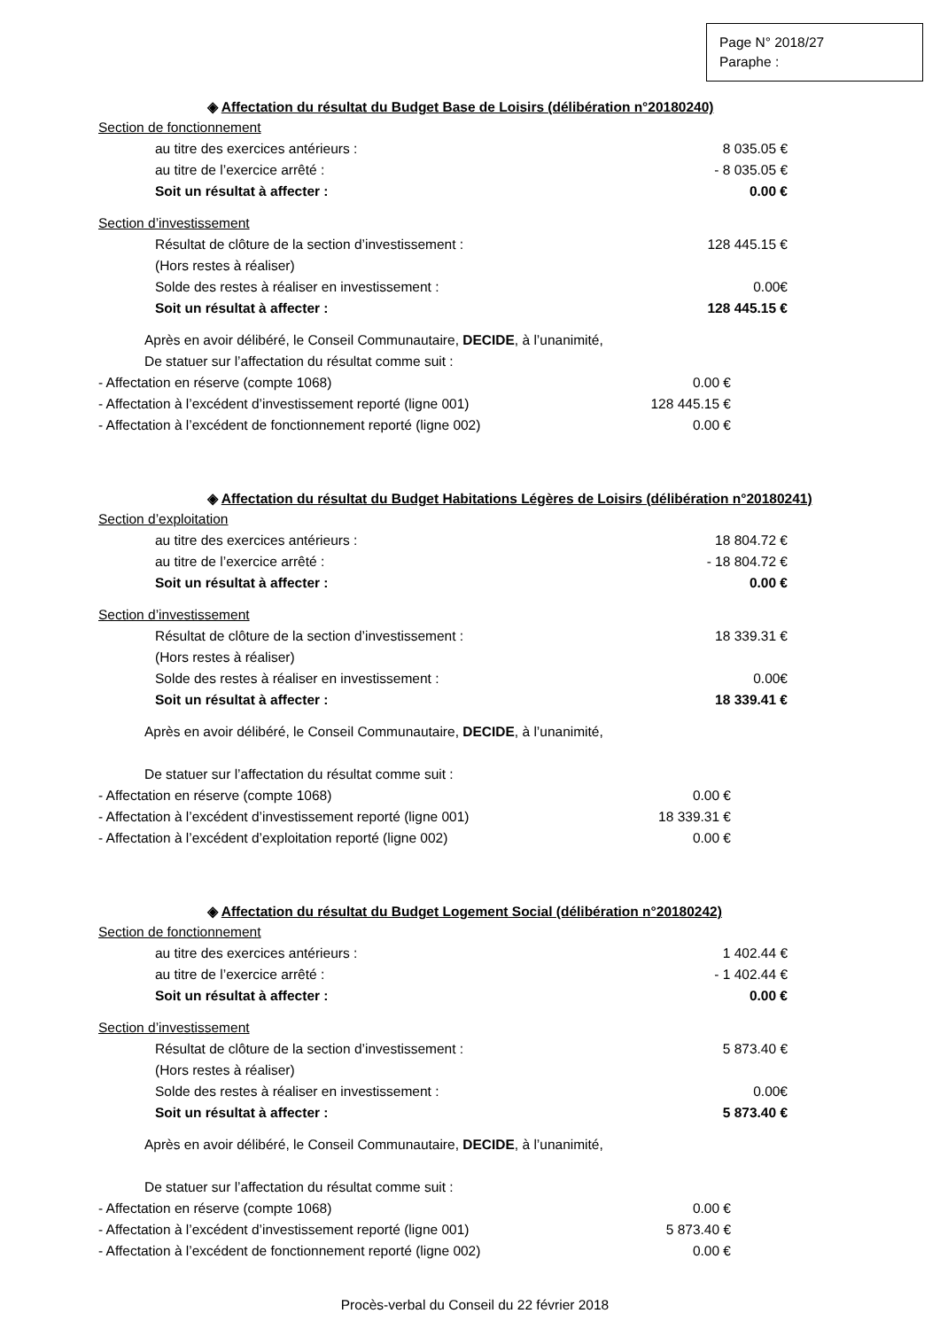Page N° 2018/27
Paraphe :
◈ Affectation du résultat du Budget Base de Loisirs (délibération n°20180240)
Section de fonctionnement
au titre des exercices antérieurs : 8 035.05 €
au titre de l’exercice arrêté : - 8 035.05 €
Soit un résultat à affecter : 0.00 €
Section d’investissement
Résultat de clôture de la section d’investissement : 128 445.15 €
(Hors restes à réaliser)
Solde des restes à réaliser en investissement : 0.00€
Soit un résultat à affecter : 128 445.15 €
Après en avoir délibéré, le Conseil Communautaire, DECIDE, à l’unanimité,
De statuer sur l’affectation du résultat comme suit :
- Affectation en réserve (compte 1068) 0.00 €
- Affectation à l’excédent d’investissement reporté (ligne 001) 128 445.15 €
- Affectation à l’excédent de fonctionnement reporté (ligne 002) 0.00 €
◈ Affectation du résultat du Budget Habitations Légères de Loisirs (délibération n°20180241)
Section d’exploitation
au titre des exercices antérieurs : 18 804.72 €
au titre de l’exercice arrêté : - 18 804.72 €
Soit un résultat à affecter : 0.00 €
Section d’investissement
Résultat de clôture de la section d’investissement : 18 339.31 €
(Hors restes à réaliser)
Solde des restes à réaliser en investissement : 0.00€
Soit un résultat à affecter : 18 339.41 €
Après en avoir délibéré, le Conseil Communautaire, DECIDE, à l’unanimité,
De statuer sur l’affectation du résultat comme suit :
- Affectation en réserve (compte 1068) 0.00 €
- Affectation à l’excédent d’investissement reporté (ligne 001) 18 339.31 €
- Affectation à l’excédent d’exploitation reporté (ligne 002) 0.00 €
◈ Affectation du résultat du Budget Logement Social (délibération n°20180242)
Section de fonctionnement
au titre des exercices antérieurs : 1 402.44 €
au titre de l’exercice arrêté : - 1 402.44 €
Soit un résultat à affecter : 0.00 €
Section d’investissement
Résultat de clôture de la section d’investissement : 5 873.40 €
(Hors restes à réaliser)
Solde des restes à réaliser en investissement : 0.00€
Soit un résultat à affecter : 5 873.40 €
Après en avoir délibéré, le Conseil Communautaire, DECIDE, à l’unanimité,
De statuer sur l’affectation du résultat comme suit :
- Affectation en réserve (compte 1068) 0.00 €
- Affectation à l’excédent d’investissement reporté (ligne 001) 5 873.40 €
- Affectation à l’excédent de fonctionnement reporté (ligne 002) 0.00 €
Procès-verbal du Conseil du 22 février 2018